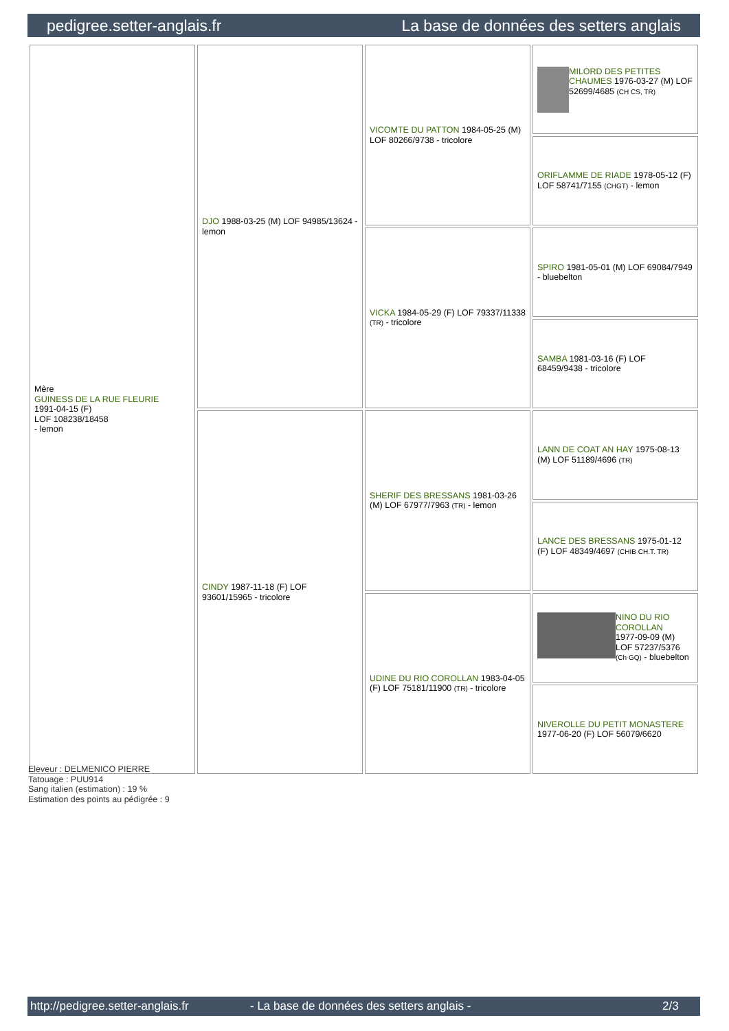pedigree.setter-anglais.fr La base de données des setters anglais
| Mère GUINESS DE LA RUE FLEURIE 1991-04-15 (F) LOF 108238/18458 - lemon | DJO 1988-03-25 (M) LOF 94985/13624 - lemon | VICOMTE DU PATTON 1984-05-25 (M) LOF 80266/9738 - tricolore | MILORD DES PETITES CHAUMES 1976-03-27 (M) LOF 52699/4685 (CH CS, TR) |
| | | | ORIFLAMME DE RIADE 1978-05-12 (F) LOF 58741/7155 (CHGT) - lemon |
| | | VICKA 1984-05-29 (F) LOF 79337/11338 (TR) - tricolore | SPIRO 1981-05-01 (M) LOF 69084/7949 - bluebelton |
| | | | SAMBA 1981-03-16 (F) LOF 68459/9438 - tricolore |
| | CINDY 1987-11-18 (F) LOF 93601/15965 - tricolore | SHERIF DES BRESSANS 1981-03-26 (M) LOF 67977/7963 (TR) - lemon | LANN DE COAT AN HAY 1975-08-13 (M) LOF 51189/4696 (TR) |
| | | | LANCE DES BRESSANS 1975-01-12 (F) LOF 48349/4697 (CHIB CH.T. TR) |
| | | UDINE DU RIO COROLLAN 1983-04-05 (F) LOF 75181/11900 (TR) - tricolore | NINO DU RIO COROLLAN 1977-09-09 (M) LOF 57237/5376 (Ch GQ) - bluebelton |
| | | | NIVEROLLE DU PETIT MONASTERE 1977-06-20 (F) LOF 56079/6620 |
Eleveur : DELMENICO PIERRE
Tatouage : PUU914
Sang italien (estimation) : 19 %
Estimation des points au pédigrée : 9
http://pedigree.setter-anglais.fr - La base de données des setters anglais - 2/3